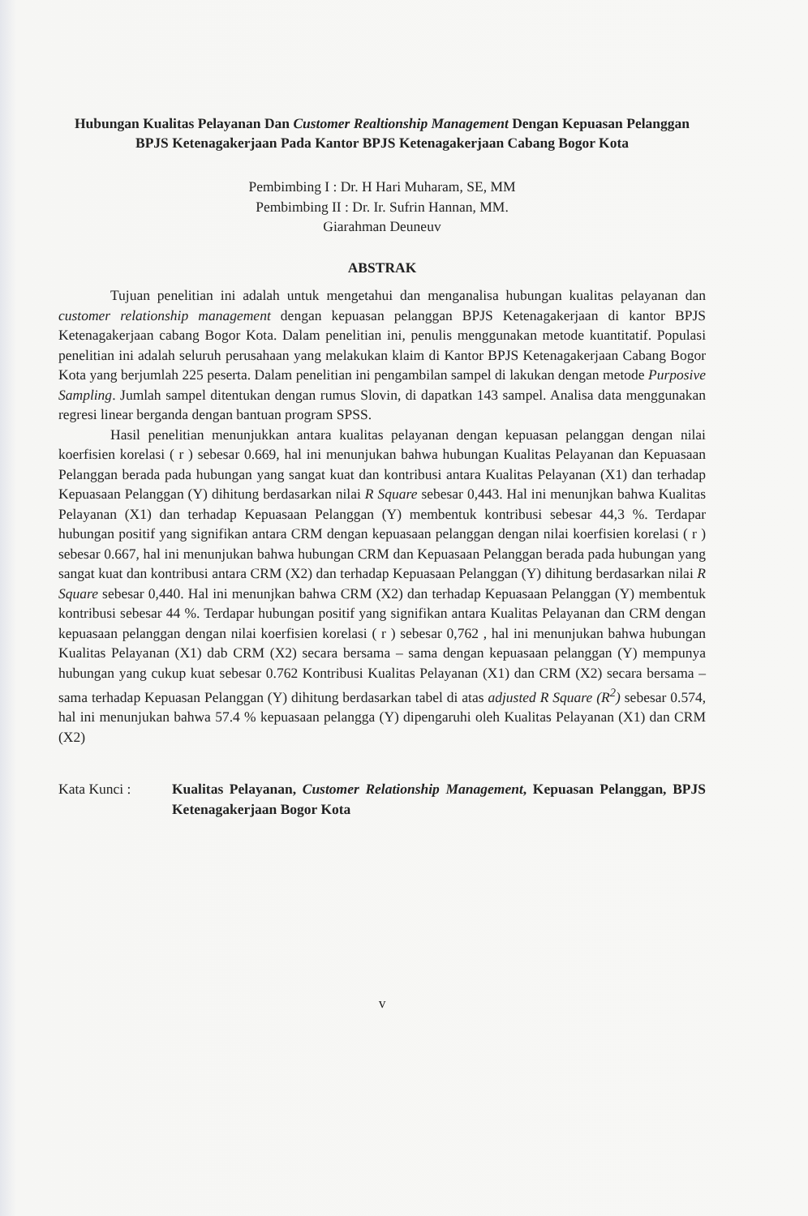Hubungan Kualitas Pelayanan Dan Customer Realtionship Management Dengan Kepuasan Pelanggan BPJS Ketenagakerjaan Pada Kantor BPJS Ketenagakerjaan Cabang Bogor Kota
Pembimbing I : Dr. H Hari Muharam, SE, MM
Pembimbing II : Dr. Ir. Sufrin Hannan, MM.
Giarahman Deuneuv
ABSTRAK
Tujuan penelitian ini adalah untuk mengetahui dan menganalisa hubungan kualitas pelayanan dan customer relationship management dengan kepuasan pelanggan BPJS Ketenagakerjaan di kantor BPJS Ketenagakerjaan cabang Bogor Kota. Dalam penelitian ini, penulis menggunakan metode kuantitatif. Populasi penelitian ini adalah seluruh perusahaan yang melakukan klaim di Kantor BPJS Ketenagakerjaan Cabang Bogor Kota yang berjumlah 225 peserta. Dalam penelitian ini pengambilan sampel di lakukan dengan metode Purposive Sampling. Jumlah sampel ditentukan dengan rumus Slovin, di dapatkan 143 sampel. Analisa data menggunakan regresi linear berganda dengan bantuan program SPSS.
Hasil penelitian menunjukkan antara kualitas pelayanan dengan kepuasan pelanggan dengan nilai koerfisien korelasi ( r ) sebesar 0.669, hal ini menunjukan bahwa hubungan Kualitas Pelayanan dan Kepuasaan Pelanggan berada pada hubungan yang sangat kuat dan kontribusi antara Kualitas Pelayanan (X1) dan terhadap Kepuasaan Pelanggan (Y) dihitung berdasarkan nilai R Square sebesar 0,443. Hal ini menunjkan bahwa Kualitas Pelayanan (X1) dan terhadap Kepuasaan Pelanggan (Y) membentuk kontribusi sebesar 44,3 %. Terdapar hubungan positif yang signifikan antara CRM dengan kepuasaan pelanggan dengan nilai koerfisien korelasi ( r ) sebesar 0.667, hal ini menunjukan bahwa hubungan CRM dan Kepuasaan Pelanggan berada pada hubungan yang sangat kuat dan kontribusi antara CRM (X2) dan terhadap Kepuasaan Pelanggan (Y) dihitung berdasarkan nilai R Square sebesar 0,440. Hal ini menunjkan bahwa CRM (X2) dan terhadap Kepuasaan Pelanggan (Y) membentuk kontribusi sebesar 44 %. Terdapar hubungan positif yang signifikan antara Kualitas Pelayanan dan CRM dengan kepuasaan pelanggan dengan nilai koerfisien korelasi ( r ) sebesar 0,762 , hal ini menunjukan bahwa hubungan Kualitas Pelayanan (X1) dab CRM (X2) secara bersama – sama dengan kepuasaan pelanggan (Y) mempunya hubungan yang cukup kuat sebesar 0.762 Kontribusi Kualitas Pelayanan (X1) dan CRM (X2) secara bersama – sama terhadap Kepuasan Pelanggan (Y) dihitung berdasarkan tabel di atas adjusted R Square (R<sup>2</sup>) sebesar 0.574, hal ini menunjukan bahwa 57.4 % kepuasaan pelangga (Y) dipengaruhi oleh Kualitas Pelayanan (X1) dan CRM (X2)
Kata Kunci : Kualitas Pelayanan, Customer Relationship Management, Kepuasan Pelanggan, BPJS Ketenagakerjaan Bogor Kota
v